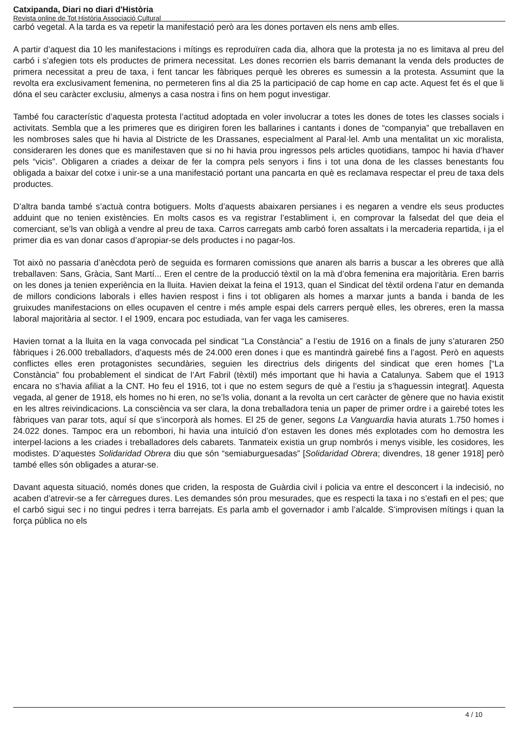Catxipanda, Diari no diari d'Història
Revista online de Tot Història Associació Cultural
carbó vegetal. A la tarda es va repetir la manifestació però ara les dones portaven els nens amb elles.
A partir d’aquest dia 10 les manifestacions i mítings es reproduïren cada dia, alhora que la protesta ja no es limitava al preu del carbó i s’afegien tots els productes de primera necessitat. Les dones recorrien els barris demanant la venda dels productes de primera necessitat a preu de taxa, i fent tancar les fàbriques perquè les obreres es sumessin a la protesta. Assumint que la revolta era exclusivament femenina, no permeteren fins al dia 25 la participació de cap home en cap acte. Aquest fet és el que li dóna el seu caràcter exclusiu, almenys a casa nostra i fins on hem pogut investigar.
També fou característic d’aquesta protesta l’actitud adoptada en voler involucrar a totes les dones de totes les classes socials i activitats. Sembla que a les primeres que es dirigiren foren les ballarines i cantants i dones de “companyia” que treballaven en les nombroses sales que hi havia al Districte de les Drassanes, especialment al Paral·lel. Amb una mentalitat un xic moralista, consideraren les dones que es manifestaven que si no hi havia prou ingressos pels articles quotidians, tampoc hi havia d’haver pels “vicis”. Obligaren a criades a deixar de fer la compra pels senyors i fins i tot una dona de les classes benestants fou obligada a baixar del cotxe i unir-se a una manifestació portant una pancarta en què es reclamava respectar el preu de taxa dels productes.
D’altra banda també s’actuà contra botiguers. Molts d’aquests abaixaren persianes i es negaren a vendre els seus productes adduint que no tenien existències. En molts casos es va registrar l’establiment i, en comprovar la falsedat del que deia el comerciant, se’ls van obligà a vendre al preu de taxa. Carros carregats amb carbó foren assaltats i la mercaderia repartida, i ja el primer dia es van donar casos d’apropiar-se dels productes i no pagar-los.
Tot això no passaria d’anècdota però de seguida es formaren comissions que anaren als barris a buscar a les obreres que allà treballaven: Sans, Gràcia, Sant Martí... Eren el centre de la producció tèxtil on la mà d’obra femenina era majoritària. Eren barris on les dones ja tenien experiència en la lluita. Havien deixat la feina el 1913, quan el Sindicat del tèxtil ordena l’atur en demanda de millors condicions laborals i elles havien respost i fins i tot obligaren als homes a marxar junts a banda i banda de les gruixudes manifestacions on elles ocupaven el centre i més ample espai dels carrers perquè elles, les obreres, eren la massa laboral majoritària al sector. I el 1909, encara poc estudiada, van fer vaga les camiseres.
Havien tornat a la lluita en la vaga convocada pel sindicat “La Constància” a l’estiu de 1916 on a finals de juny s’aturaren 250 fàbriques i 26.000 treballadors, d’aquests més de 24.000 eren dones i que es mantindrà gairebé fins a l’agost. Però en aquests conflictes elles eren protagonistes secundàries, seguien les directrius dels dirigents del sindicat que eren homes [“La Constància” fou probablement el sindicat de l’Art Fabril (tèxtil) més important que hi havia a Catalunya. Sabem que el 1913 encara no s’havia afiliat a la CNT. Ho feu el 1916, tot i que no estem segurs de què a l’estiu ja s’haguessin integrat]. Aquesta vegada, al gener de 1918, els homes no hi eren, no se’ls volia, donant a la revolta un cert caràcter de gènere que no havia existit en les altres reivindicacions. La consciència va ser clara, la dona treballadora tenia un paper de primer ordre i a gairebé totes les fàbriques van parar tots, aquí sí que s’incorporà als homes. El 25 de gener, segons La Vanguardia havia aturats 1.750 homes i 24.022 dones. Tampoc era un rebombori, hi havia una intuïció d’on estaven les dones més explotades com ho demostra les interpel·lacions a les criades i treballadores dels cabarets. Tanmateix existia un grup nombrós i menys visible, les cosidores, les modistes. D’aquestes Solidaridad Obrera diu que són “semiaburguesadas” [Solidaridad Obrera; divendres, 18 gener 1918] però també elles són obligades a aturar-se.
Davant aquesta situació, només dones que criden, la resposta de Guàrdia civil i policia va entre el desconcert i la indecisió, no acaben d’atrevir-se a fer càrregues dures. Les demandes són prou mesurades, que es respecti la taxa i no s’estafi en el pes; que el carbó sigui sec i no tingui pedres i terra barrejats. Es parla amb el governador i amb l’alcalde. S’improvisen mítings i quan la força pública no els
4 / 10